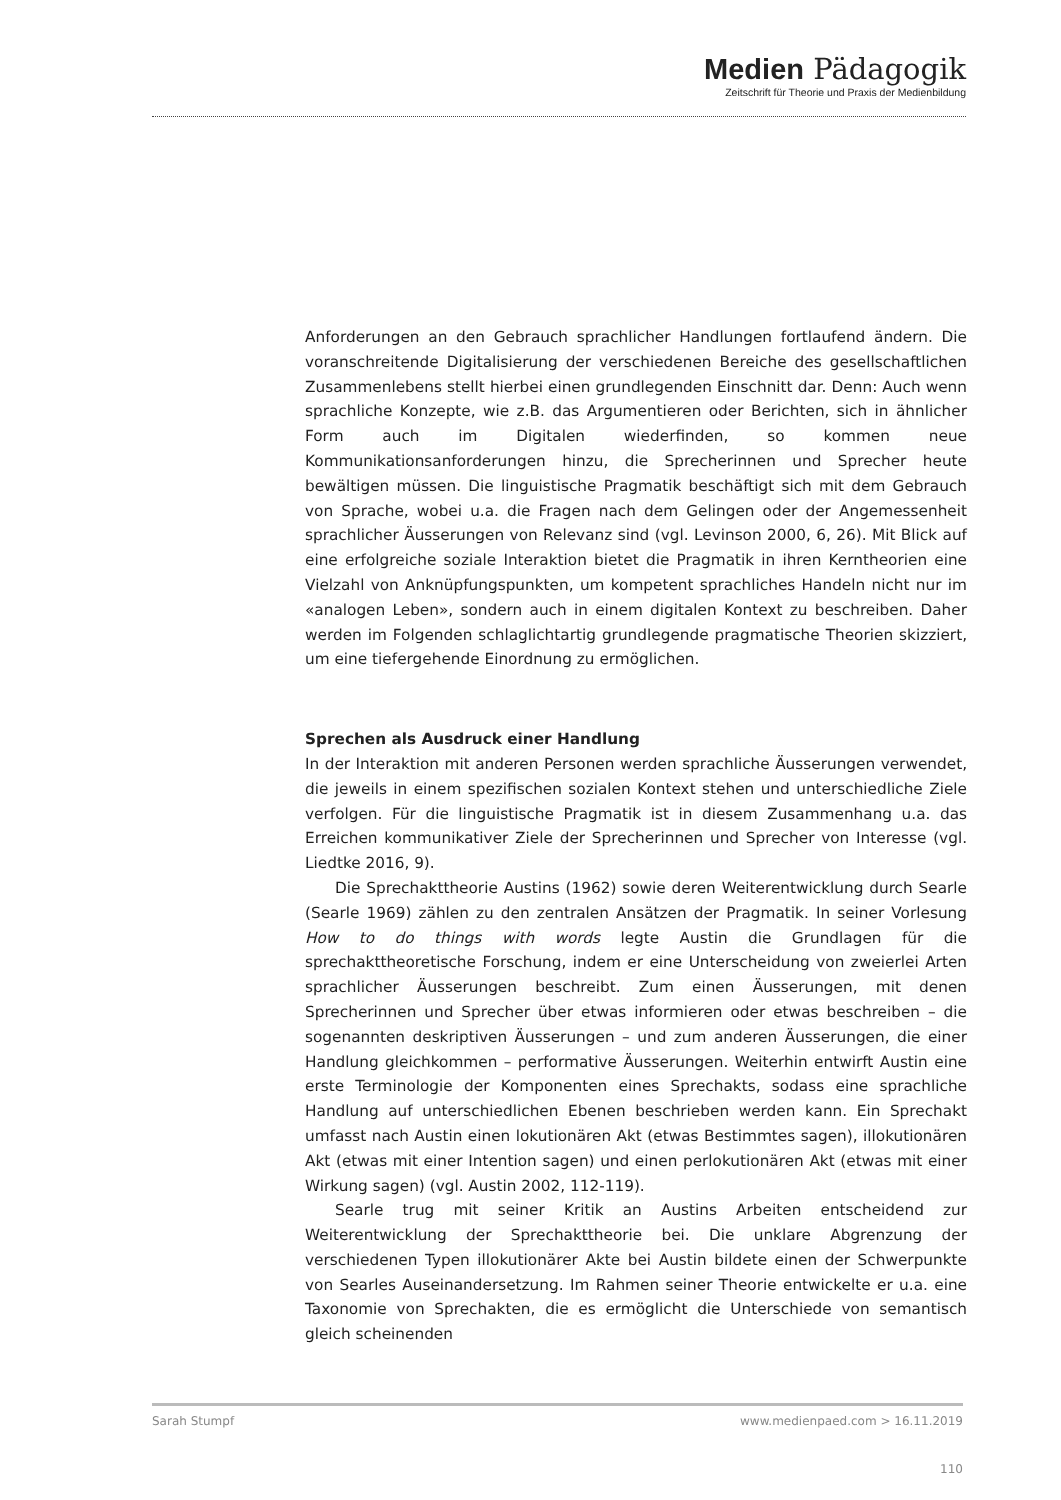Medien Pädagogik
Zeitschrift für Theorie und Praxis der Medienbildung
Anforderungen an den Gebrauch sprachlicher Handlungen fortlaufend ändern. Die voranschreitende Digitalisierung der verschiedenen Bereiche des gesellschaftlichen Zusammenlebens stellt hierbei einen grundlegenden Einschnitt dar. Denn: Auch wenn sprachliche Konzepte, wie z.B. das Argumentieren oder Berichten, sich in ähnlicher Form auch im Digitalen wiederfinden, so kommen neue Kommunikationsanforderungen hinzu, die Sprecherinnen und Sprecher heute bewältigen müssen. Die linguistische Pragmatik beschäftigt sich mit dem Gebrauch von Sprache, wobei u.a. die Fragen nach dem Gelingen oder der Angemessenheit sprachlicher Äusserungen von Relevanz sind (vgl. Levinson 2000, 6, 26). Mit Blick auf eine erfolgreiche soziale Interaktion bietet die Pragmatik in ihren Kerntheorien eine Vielzahl von Anknüpfungspunkten, um kompetent sprachliches Handeln nicht nur im «analogen Leben», sondern auch in einem digitalen Kontext zu beschreiben. Daher werden im Folgenden schlaglichtartig grundlegende pragmatische Theorien skizziert, um eine tiefergehende Einordnung zu ermöglichen.
Sprechen als Ausdruck einer Handlung
In der Interaktion mit anderen Personen werden sprachliche Äusserungen verwendet, die jeweils in einem spezifischen sozialen Kontext stehen und unterschiedliche Ziele verfolgen. Für die linguistische Pragmatik ist in diesem Zusammenhang u.a. das Erreichen kommunikativer Ziele der Sprecherinnen und Sprecher von Interesse (vgl. Liedtke 2016, 9).
Die Sprechakttheorie Austins (1962) sowie deren Weiterentwicklung durch Searle (Searle 1969) zählen zu den zentralen Ansätzen der Pragmatik. In seiner Vorlesung How to do things with words legte Austin die Grundlagen für die sprechakttheoretische Forschung, indem er eine Unterscheidung von zweierlei Arten sprachlicher Äusserungen beschreibt. Zum einen Äusserungen, mit denen Sprecherinnen und Sprecher über etwas informieren oder etwas beschreiben – die sogenannten deskriptiven Äusserungen – und zum anderen Äusserungen, die einer Handlung gleichkommen – performative Äusserungen. Weiterhin entwirft Austin eine erste Terminologie der Komponenten eines Sprechakts, sodass eine sprachliche Handlung auf unterschiedlichen Ebenen beschrieben werden kann. Ein Sprechakt umfasst nach Austin einen lokutionären Akt (etwas Bestimmtes sagen), illokutionären Akt (etwas mit einer Intention sagen) und einen perlokutionären Akt (etwas mit einer Wirkung sagen) (vgl. Austin 2002, 112-119).
Searle trug mit seiner Kritik an Austins Arbeiten entscheidend zur Weiterentwicklung der Sprechakttheorie bei. Die unklare Abgrenzung der verschiedenen Typen illokutionärer Akte bei Austin bildete einen der Schwerpunkte von Searles Auseinandersetzung. Im Rahmen seiner Theorie entwickelte er u.a. eine Taxonomie von Sprechakten, die es ermöglicht die Unterschiede von semantisch gleich scheinenden
Sarah Stumpf www.medienpaed.com > 16.11.2019
110